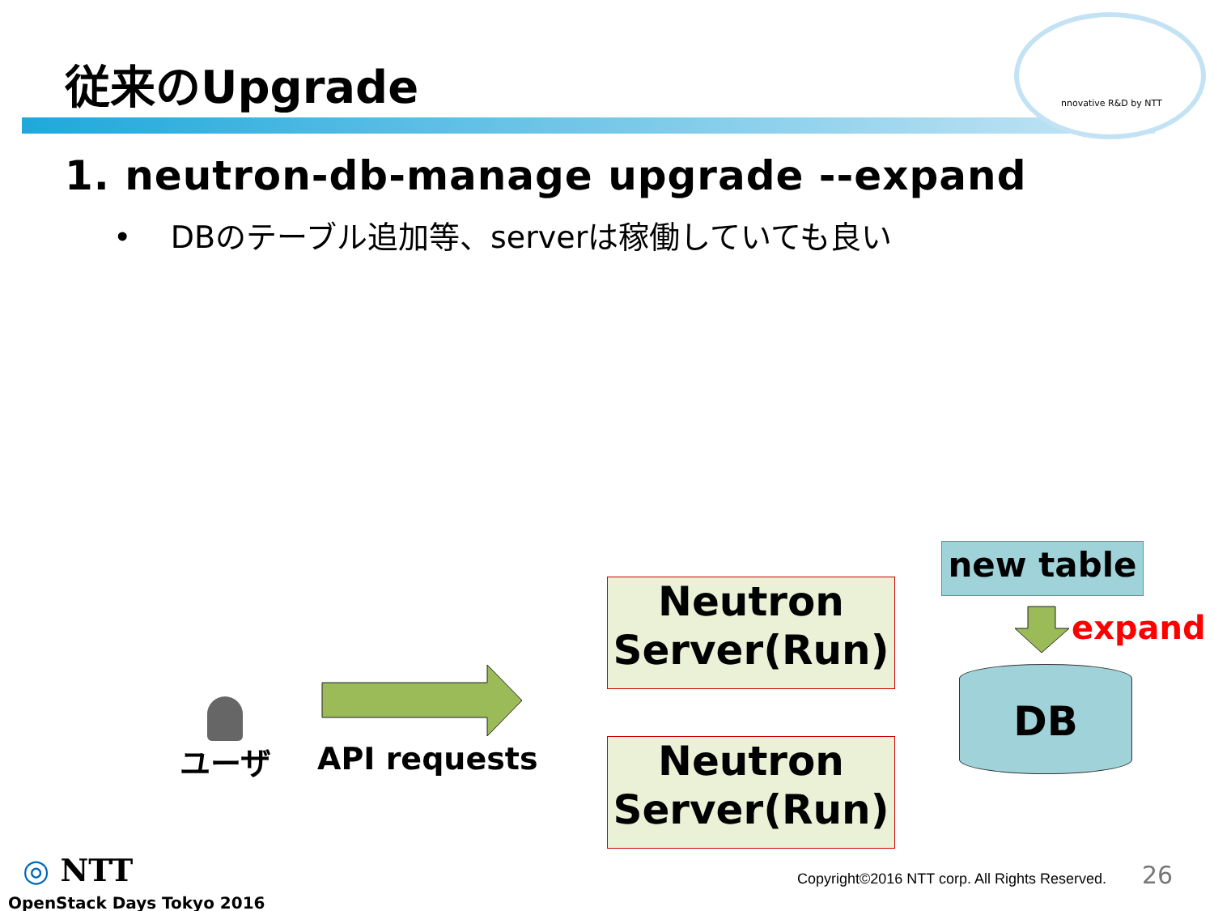nnovative R&D by NTT
従来のUpgrade
1. neutron-db-manage upgrade --expand
• DBのテーブル追加等、serverは稼働していても良い
ユーザ API requests
Neutron
Server(Run)
Neutron
Server(Run)
new table
expand
DB
◎ NTT
OpenStack Days Tokyo 2016
Copyright©2016 NTT corp. All Rights Reserved.
26